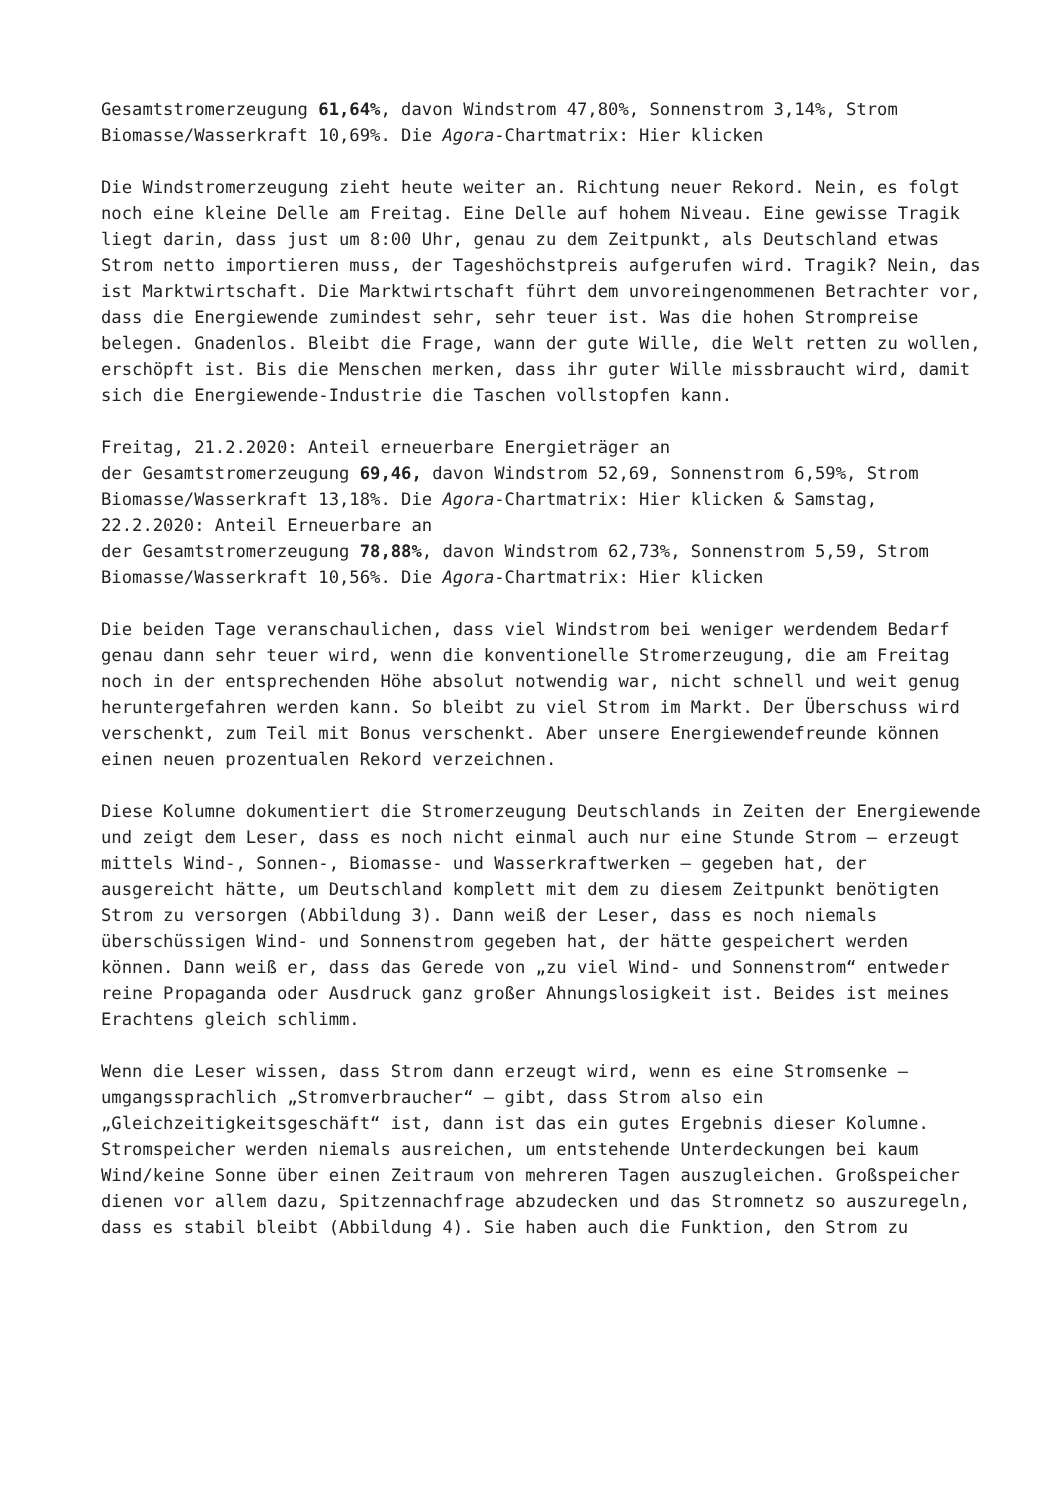Gesamtstromerzeugung 61,64%, davon Windstrom 47,80%, Sonnenstrom 3,14%, Strom Biomasse/Wasserkraft 10,69%. Die Agora-Chartmatrix: Hier klicken
Die Windstromerzeugung zieht heute weiter an. Richtung neuer Rekord. Nein, es folgt noch eine kleine Delle am Freitag. Eine Delle auf hohem Niveau. Eine gewisse Tragik liegt darin, dass just um 8:00 Uhr, genau zu dem Zeitpunkt, als Deutschland etwas Strom netto importieren muss, der Tageshöchstpreis aufgerufen wird. Tragik? Nein, das ist Marktwirtschaft. Die Marktwirtschaft führt dem unvoreingenommenen Betrachter vor, dass die Energiewende zumindest sehr, sehr teuer ist. Was die hohen Strompreise belegen. Gnadenlos. Bleibt die Frage, wann der gute Wille, die Welt retten zu wollen, erschöpft ist. Bis die Menschen merken, dass ihr guter Wille missbraucht wird, damit sich die Energiewende-Industrie die Taschen vollstopfen kann.
Freitag, 21.2.2020: Anteil erneuerbare Energieträger an
der Gesamtstromerzeugung 69,46, davon Windstrom 52,69, Sonnenstrom 6,59%, Strom Biomasse/Wasserkraft 13,18%. Die Agora-Chartmatrix: Hier klicken & Samstag, 22.2.2020: Anteil Erneuerbare an
der Gesamtstromerzeugung 78,88%, davon Windstrom 62,73%, Sonnenstrom 5,59, Strom Biomasse/Wasserkraft 10,56%. Die Agora-Chartmatrix: Hier klicken
Die beiden Tage veranschaulichen, dass viel Windstrom bei weniger werdendem Bedarf genau dann sehr teuer wird, wenn die konventionelle Stromerzeugung, die am Freitag noch in der entsprechenden Höhe absolut notwendig war, nicht schnell und weit genug heruntergefahren werden kann. So bleibt zu viel Strom im Markt. Der Überschuss wird verschenkt, zum Teil mit Bonus verschenkt. Aber unsere Energiewendefreunde können einen neuen prozentualen Rekord verzeichnen.
Diese Kolumne dokumentiert die Stromerzeugung Deutschlands in Zeiten der Energiewende und zeigt dem Leser, dass es noch nicht einmal auch nur eine Stunde Strom – erzeugt mittels Wind-, Sonnen-, Biomasse- und Wasserkraftwerken – gegeben hat, der ausgereicht hätte, um Deutschland komplett mit dem zu diesem Zeitpunkt benötigten Strom zu versorgen (Abbildung 3). Dann weiß der Leser, dass es noch niemals überschüssigen Wind- und Sonnenstrom gegeben hat, der hätte gespeichert werden können. Dann weiß er, dass das Gerede von „zu viel Wind- und Sonnenstrom“ entweder reine Propaganda oder Ausdruck ganz großer Ahnungslosigkeit ist. Beides ist meines Erachtens gleich schlimm.
Wenn die Leser wissen, dass Strom dann erzeugt wird, wenn es eine Stromsenke – umgangssprachlich „Stromverbraucher“ – gibt, dass Strom also ein „Gleichzeitigkeitsgeschäft“ ist, dann ist das ein gutes Ergebnis dieser Kolumne. Stromspeicher werden niemals ausreichen, um entstehende Unterdeckungen bei kaum Wind/keine Sonne über einen Zeitraum von mehreren Tagen auszugleichen. Großspeicher dienen vor allem dazu, Spitzennachfrage abzudecken und das Stromnetz so auszuregeln, dass es stabil bleibt (Abbildung 4). Sie haben auch die Funktion, den Strom zu